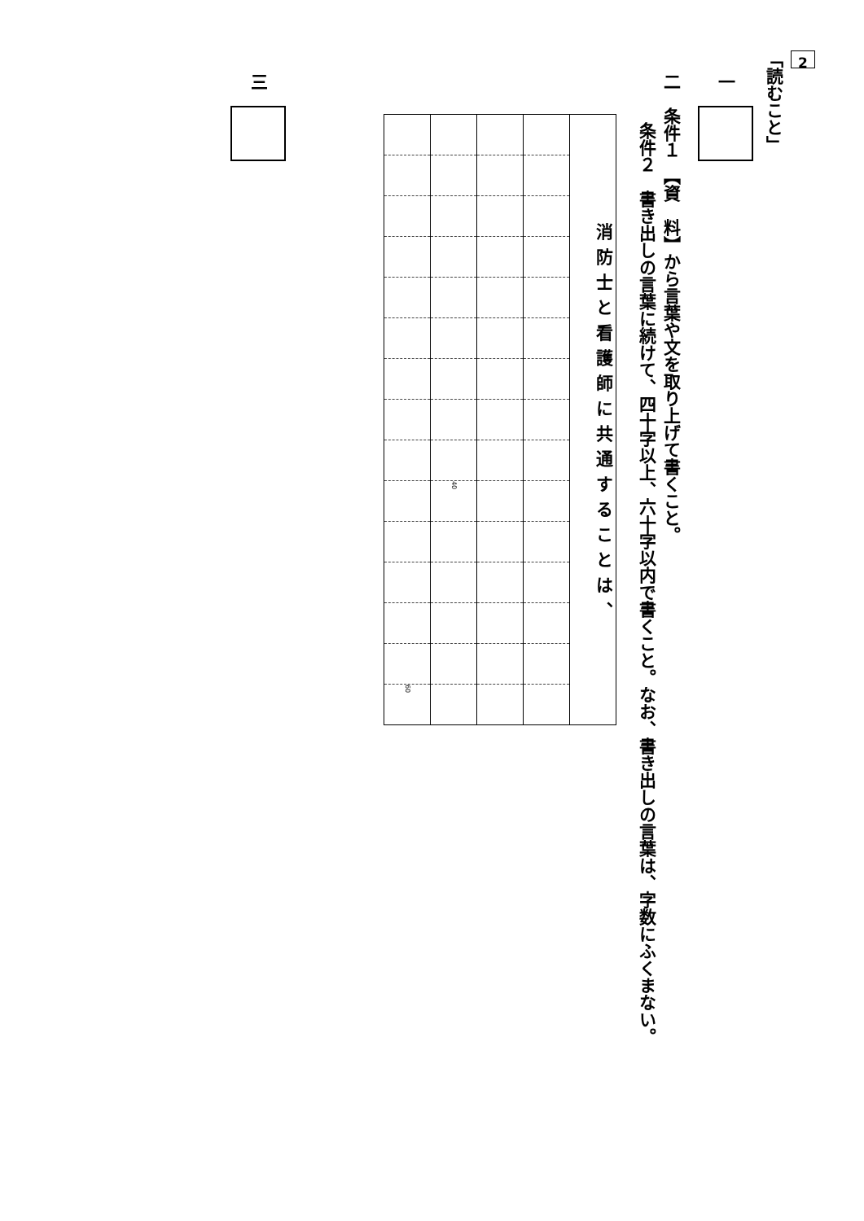2
「読むこと」
一
二　条件１　【資　料】から言葉や文を取り上げて書くこと。
条件２　書き出しの言葉に続けて、四十字以上、六十字以内で書くこと。なお、書き出しの言葉は、字数にふくまない。
| 消防士と看護師に共通することは、 | | | | | | | | | | | | | | |
| | | | | | | | | | 40 | | | | | |
| | | | | | | | | | | | | | | 60 |
三